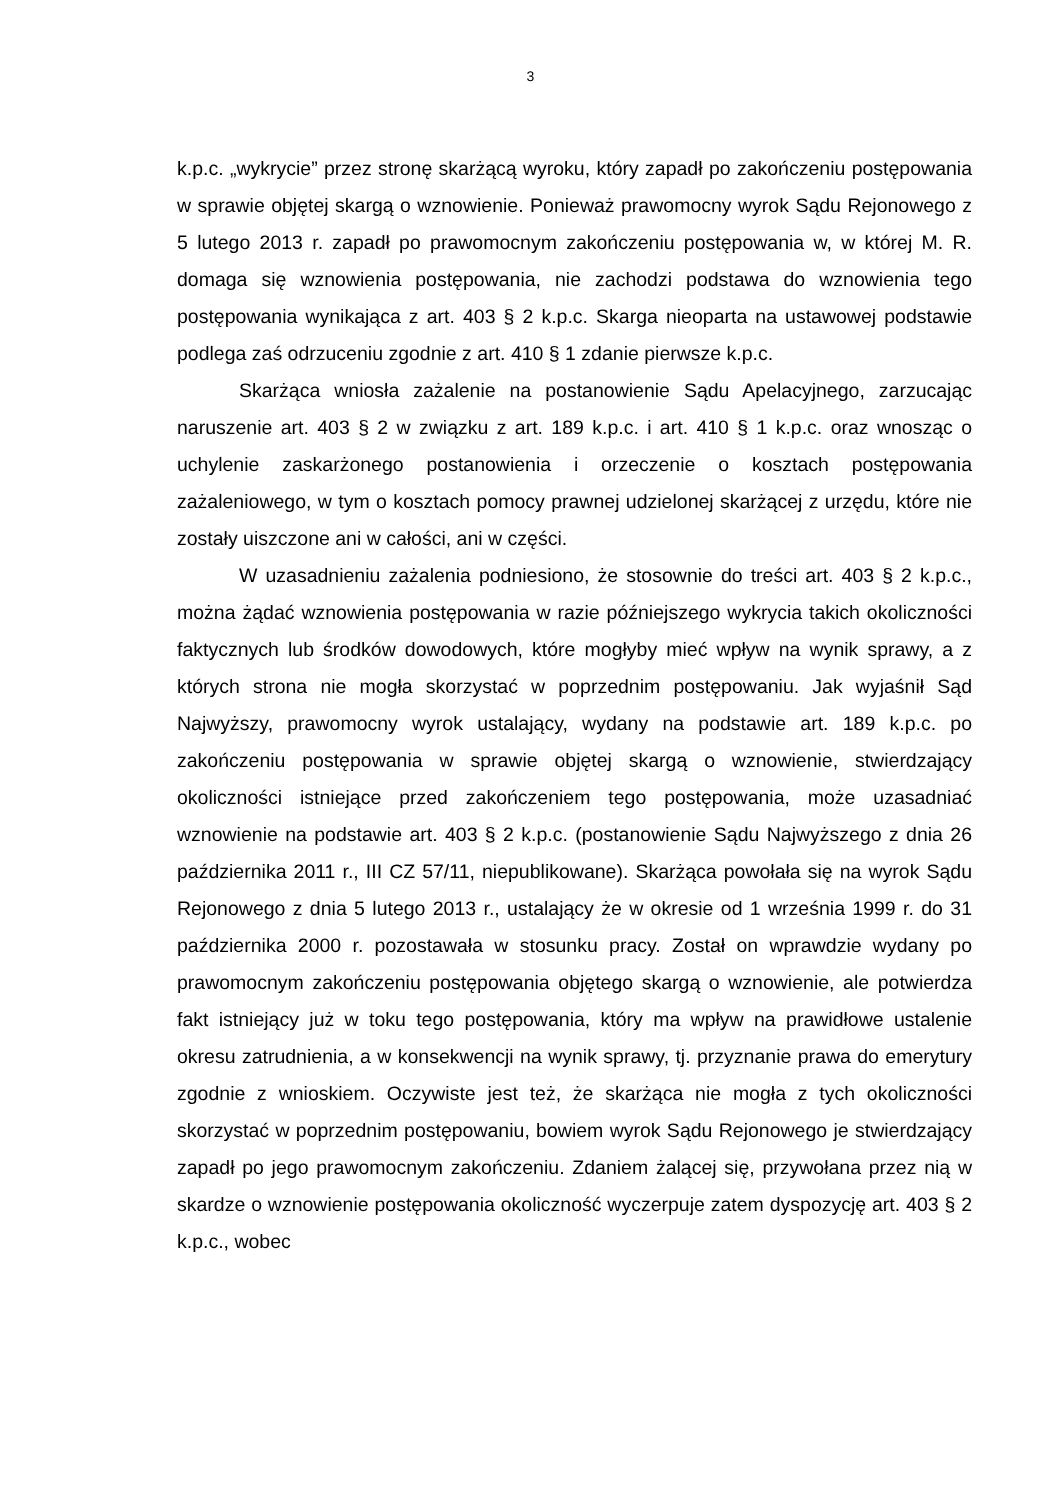3
k.p.c. „wykrycie” przez stronę skarżącą wyroku, który zapadł po zakończeniu postępowania w sprawie objętej skargą o wznowienie. Ponieważ prawomocny wyrok Sądu Rejonowego z 5 lutego 2013 r. zapadł po prawomocnym zakończeniu postępowania w, w której M. R. domaga się wznowienia postępowania, nie zachodzi podstawa do wznowienia tego postępowania wynikająca z art. 403 § 2 k.p.c. Skarga nieoparta na ustawowej podstawie podlega zaś odrzuceniu zgodnie z art. 410 § 1 zdanie pierwsze k.p.c.
Skarżąca wniosła zażalenie na postanowienie Sądu Apelacyjnego, zarzucając naruszenie art. 403 § 2 w związku z art. 189 k.p.c. i art. 410 § 1 k.p.c. oraz wnosząc o uchylenie zaskarżonego postanowienia i orzeczenie o kosztach postępowania zażaleniowego, w tym o kosztach pomocy prawnej udzielonej skarżącej z urzędu, które nie zostały uiszczone ani w całości, ani w części.
W uzasadnieniu zażalenia podniesiono, że stosownie do treści art. 403 § 2 k.p.c., można żądać wznowienia postępowania w razie późniejszego wykrycia takich okoliczności faktycznych lub środków dowodowych, które mogłyby mieć wpływ na wynik sprawy, a z których strona nie mogła skorzystać w poprzednim postępowaniu. Jak wyjaśnił Sąd Najwyższy, prawomocny wyrok ustalający, wydany na podstawie art. 189 k.p.c. po zakończeniu postępowania w sprawie objętej skargą o wznowienie, stwierdzający okoliczności istniejące przed zakończeniem tego postępowania, może uzasadniać wznowienie na podstawie art. 403 § 2 k.p.c. (postanowienie Sądu Najwyższego z dnia 26 października 2011 r., III CZ 57/11, niepublikowane). Skarżąca powołała się na wyrok Sądu Rejonowego z dnia 5 lutego 2013 r., ustalający że w okresie od 1 września 1999 r. do 31 października 2000 r. pozostawała w stosunku pracy. Został on wprawdzie wydany po prawomocnym zakończeniu postępowania objętego skargą o wznowienie, ale potwierdza fakt istniejący już w toku tego postępowania, który ma wpływ na prawidłowe ustalenie okresu zatrudnienia, a w konsekwencji na wynik sprawy, tj. przyznanie prawa do emerytury zgodnie z wnioskiem. Oczywiste jest też, że skarżąca nie mogła z tych okoliczności skorzystać w poprzednim postępowaniu, bowiem wyrok Sądu Rejonowego je stwierdzający zapadł po jego prawomocnym zakończeniu. Zdaniem żalącej się, przywołana przez nią w skardze o wznowienie postępowania okoliczność wyczerpuje zatem dyspozycję art. 403 § 2 k.p.c., wobec